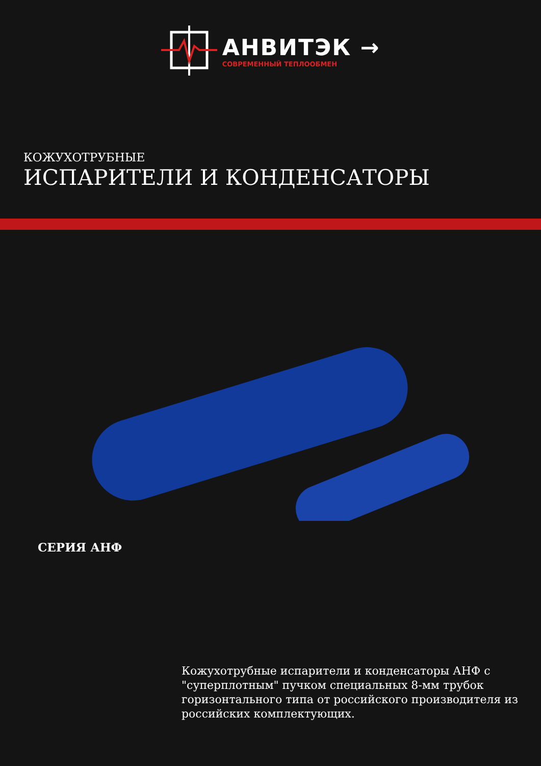АНВИТЭК →
СОВРЕМЕННЫЙ ТЕПЛООБМЕН
КОЖУХОТРУБНЫЕ
ИСПАРИТЕЛИ И КОНДЕНСАТОРЫ
СЕРИЯ АНФ
Кожухотрубные испарители и конденсаторы АНФ с "суперплотным" пучком специальных 8-мм трубок горизонтального типа от российского производителя из российских комплектующих.